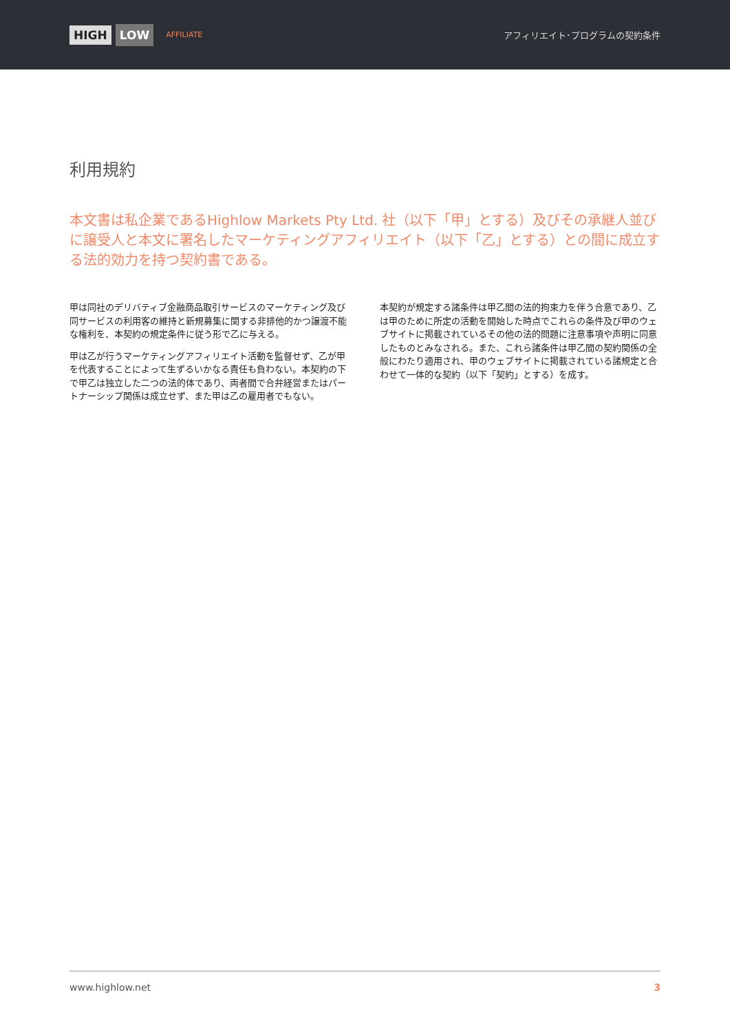HIGH LOW AFFILIATE
アフィリエイト･プログラムの契約条件
利用規約
本文書は私企業であるHighlow Markets Pty Ltd. 社（以下「甲」とする）及びその承継人並びに譲受人と本文に署名したマーケティングアフィリエイト（以下「乙」とする）との間に成立する法的効力を持つ契約書である。
甲は同社のデリバティブ金融商品取引サービスのマーケティング及び同サービスの利用客の維持と新規募集に関する非排他的かつ譲渡不能な権利を、本契約の規定条件に従う形で乙に与える。
甲は乙が行うマーケティングアフィリエイト活動を監督せず、乙が甲を代表することによって生ずるいかなる責任も負わない。本契約の下で甲乙は独立した二つの法的体であり、両者間で合弁経営またはパートナーシップ関係は成立せず、また甲は乙の雇用者でもない。
本契約が規定する諸条件は甲乙間の法的拘束力を伴う合意であり、乙は甲のために所定の活動を開始した時点でこれらの条件及び甲のウェブサイトに掲載されているその他の法的問題に注意事項や声明に同意したものとみなされる。また、これら諸条件は甲乙間の契約関係の全般にわたり適用され、甲のウェブサイトに掲載されている諸規定と合わせて一体的な契約（以下「契約」とする）を成す。
www.highlow.net 3